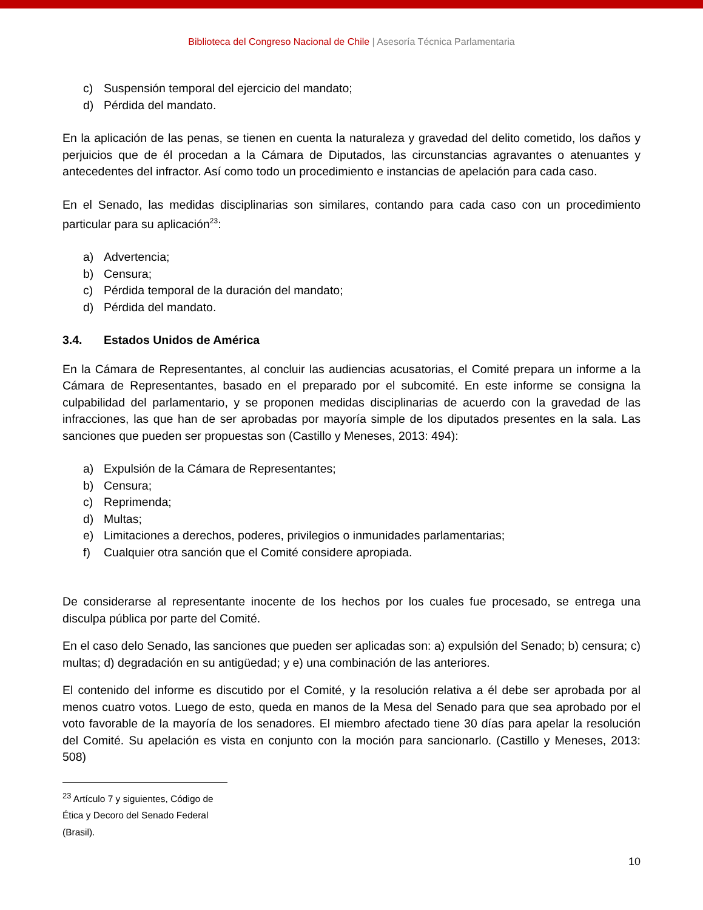Biblioteca del Congreso Nacional de Chile | Asesoría Técnica Parlamentaria
c) Suspensión temporal del ejercicio del mandato;
d) Pérdida del mandato.
En la aplicación de las penas, se tienen en cuenta la naturaleza y gravedad del delito cometido, los daños y perjuicios que de él procedan a la Cámara de Diputados, las circunstancias agravantes o atenuantes y antecedentes del infractor. Así como todo un procedimiento e instancias de apelación para cada caso.
En el Senado, las medidas disciplinarias son similares, contando para cada caso con un procedimiento particular para su aplicación<sup>23</sup>:
a) Advertencia;
b) Censura;
c) Pérdida temporal de la duración del mandato;
d) Pérdida del mandato.
3.4. Estados Unidos de América
En la Cámara de Representantes, al concluir las audiencias acusatorias, el Comité prepara un informe a la Cámara de Representantes, basado en el preparado por el subcomité. En este informe se consigna la culpabilidad del parlamentario, y se proponen medidas disciplinarias de acuerdo con la gravedad de las infracciones, las que han de ser aprobadas por mayoría simple de los diputados presentes en la sala. Las sanciones que pueden ser propuestas son (Castillo y Meneses, 2013: 494):
a) Expulsión de la Cámara de Representantes;
b) Censura;
c) Reprimenda;
d) Multas;
e) Limitaciones a derechos, poderes, privilegios o inmunidades parlamentarias;
f) Cualquier otra sanción que el Comité considere apropiada.
De considerarse al representante inocente de los hechos por los cuales fue procesado, se entrega una disculpa pública por parte del Comité.
En el caso delo Senado, las sanciones que pueden ser aplicadas son: a) expulsión del Senado; b) censura; c) multas; d) degradación en su antigüedad; y e) una combinación de las anteriores.
El contenido del informe es discutido por el Comité, y la resolución relativa a él debe ser aprobada por al menos cuatro votos. Luego de esto, queda en manos de la Mesa del Senado para que sea aprobado por el voto favorable de la mayoría de los senadores. El miembro afectado tiene 30 días para apelar la resolución del Comité. Su apelación es vista en conjunto con la moción para sancionarlo. (Castillo y Meneses, 2013: 508)
<sup>23</sup> Artículo 7 y siguientes, Código de Ética y Decoro del Senado Federal (Brasil).
10